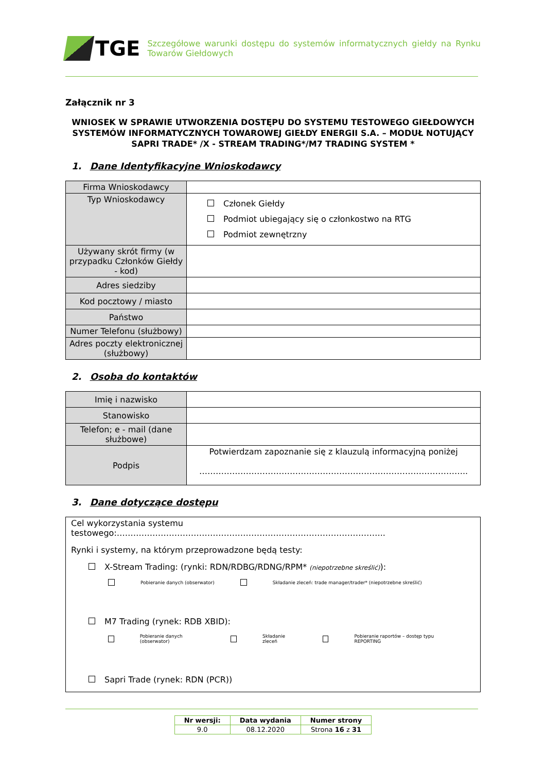TGE
Szczegółowe warunki dostępu do systemów informatycznych giełdy na Rynku Towarów Giełdowych
Załącznik nr 3
WNIOSEK W SPRAWIE UTWORZENIA DOSTĘPU DO SYSTEMU TESTOWEGO GIEŁDOWYCH SYSTEMÓW INFORMATYCZNYCH TOWAROWEJ GIEŁDY ENERGII S.A. – MODUŁ NOTUJĄCY SAPRI TRADE* /X - STREAM TRADING*/M7 TRADING SYSTEM *
1. Dane Identyfikacyjne Wnioskodawcy
| Firma Wnioskodawcy | |
| Typ Wnioskodawcy | Członek Giełdy Podmiot ubiegający się o członkostwo na RTG Podmiot zewnętrzny |
| Używany skrót firmy (w przypadku Członków Giełdy - kod) | |
| Adres siedziby | |
| Kod pocztowy / miasto | |
| Państwo | |
| Numer Telefonu (służbowy) | |
| Adres poczty elektronicznej (służbowy) | |
2. Osoba do kontaktów
| Imię i nazwisko | |
| Stanowisko | |
| Telefon; e - mail (dane służbowe) | |
| Podpis | Potwierdzam zapoznanie się z klauzulą informacyjną poniżej …………………………………………………………………………………….. |
3. Dane dotyczące dostępu
Cel wykorzystania systemu testowego:……………………………………………………………………………………..
Rynki i systemy, na którym przeprowadzone będą testy:
X-Stream Trading: (rynki: RDN/RDBG/RDNG/RPM* (niepotrzebne skreślić)):
Pobieranie danych (obserwator) Składanie zleceń: trade manager/trader* (niepotrzebne skreślić)
M7 Trading (rynek: RDB XBID):
Pobieranie danych (obserwator) Składanie zleceń Pobieranie raportów – dostęp typu REPORTING
Sapri Trade (rynek: RDN (PCR))
| Nr wersji: | Data wydania | Numer strony |
| 9.0 | 08.12.2020 | Strona 16 z 31 |